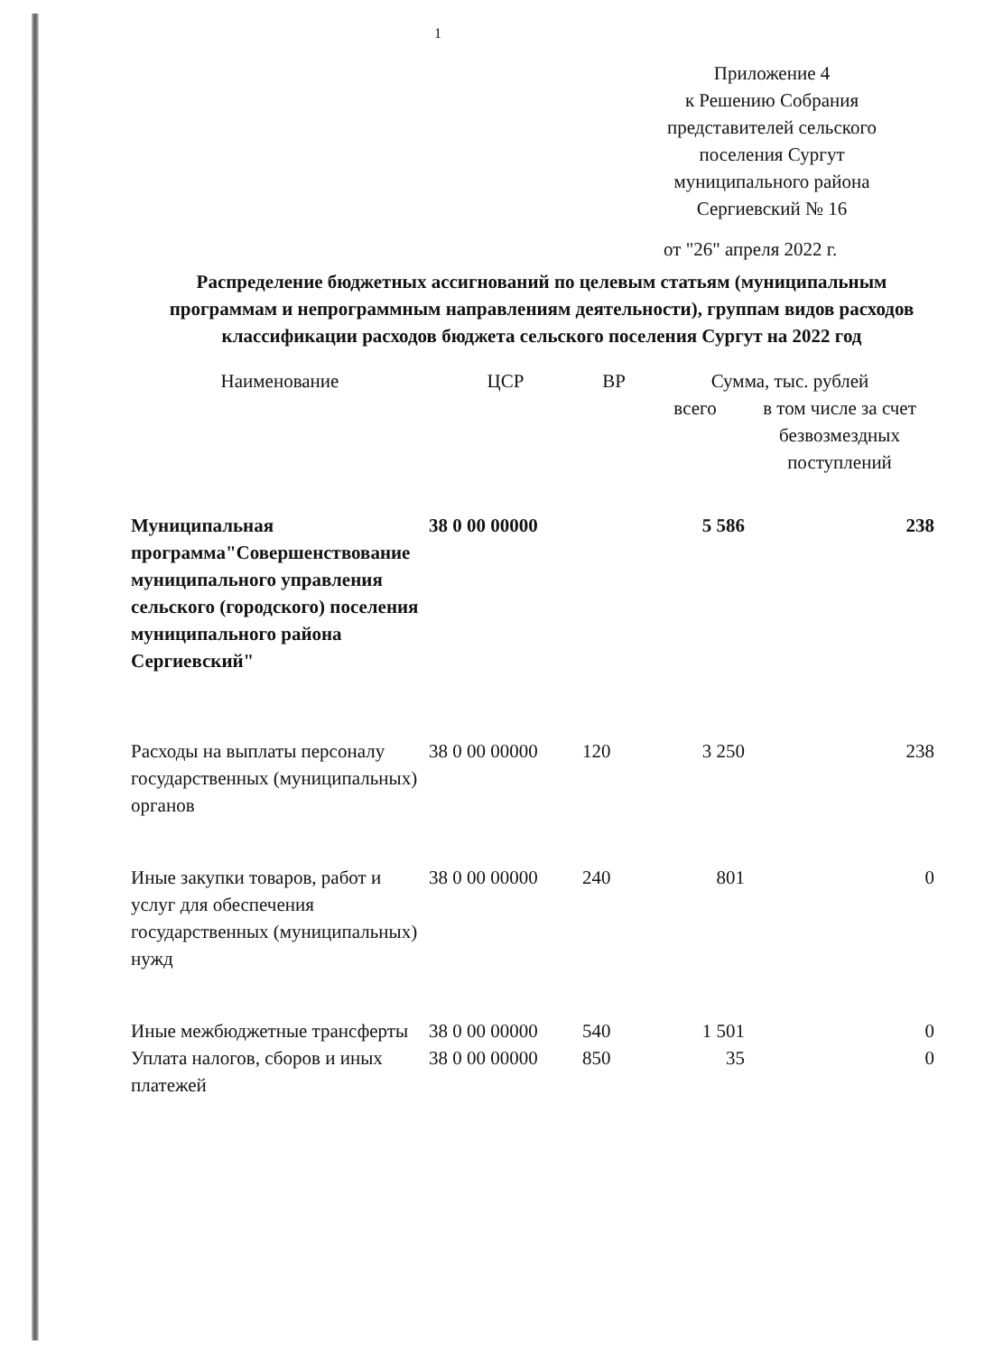1
Приложение 4
к Решению Собрания представителей сельского поселения Сургут муниципального района Сергиевский № 16
от "26" апреля 2022 г.
Распределение бюджетных ассигнований по целевым статьям (муниципальным программам и непрограммным направлениям деятельности), группам видов расходов классификации расходов бюджета сельского поселения Сургут на 2022 год
| Наименование | ЦСР | ВР | Сумма, тыс. рублей | |
| --- | --- | --- | --- | --- |
| | | | всего | в том числе за счет безвозмездных поступлений |
| Муниципальная программа"Совершенствование муниципального управления сельского (городского) поселения муниципального района Сергиевский" | 38 0 00 00000 | | 5 586 | 238 |
| Расходы на выплаты персоналу государственных (муниципальных) органов | 38 0 00 00000 | 120 | 3 250 | 238 |
| Иные закупки товаров, работ и услуг для обеспечения государственных (муниципальных) нужд | 38 0 00 00000 | 240 | 801 | 0 |
| Иные межбюджетные трансферты | 38 0 00 00000 | 540 | 1 501 | 0 |
| Уплата налогов, сборов и иных платежей | 38 0 00 00000 | 850 | 35 | 0 |